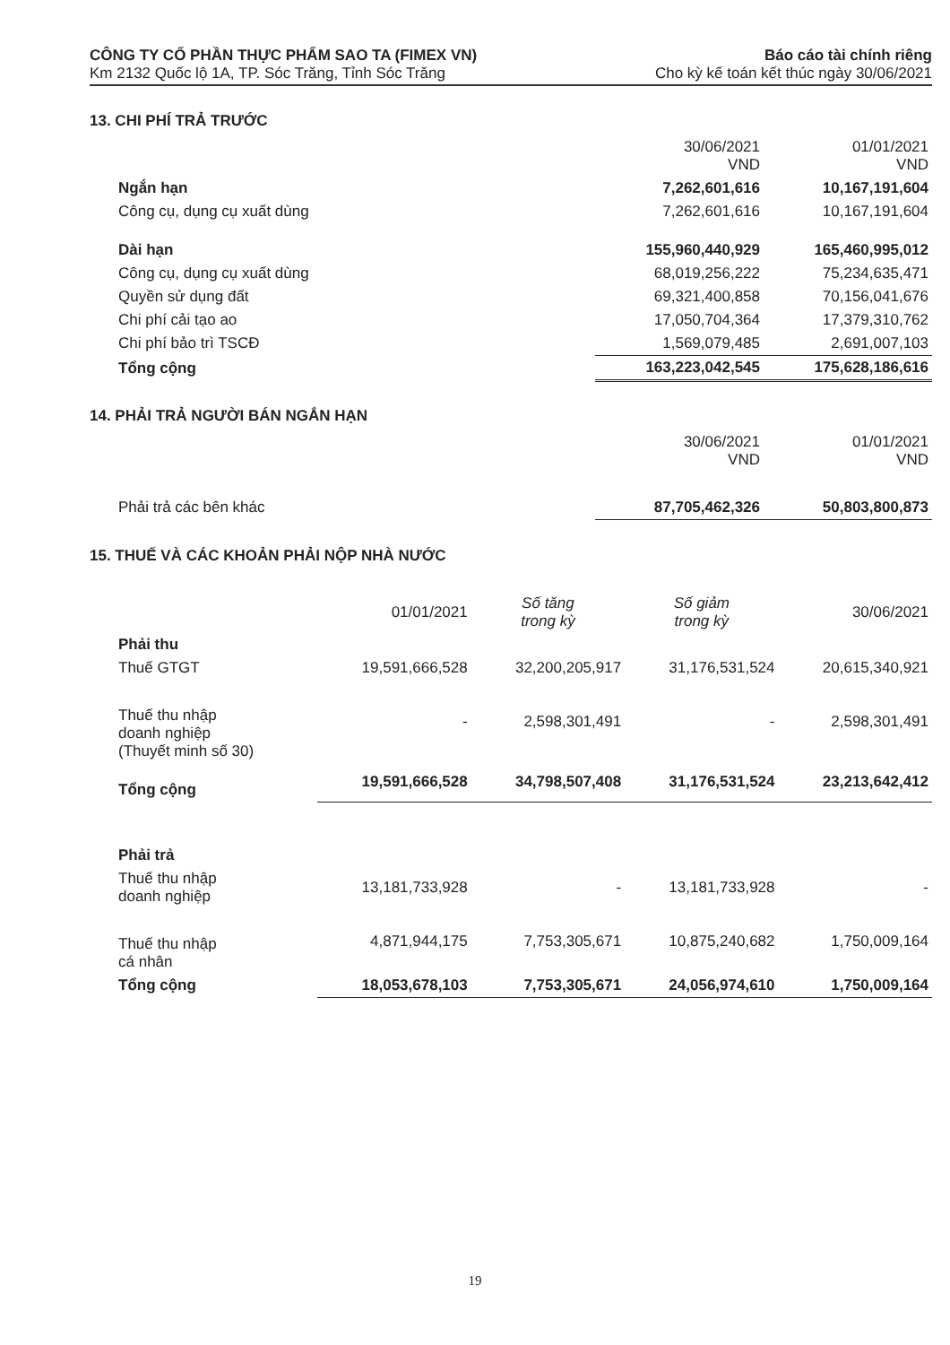CÔNG TY CỔ PHẦN THỰC PHẨM SAO TA (FIMEX VN) Báo cáo tài chính riêng
Km 2132 Quốc lộ 1A, TP. Sóc Trăng, Tỉnh Sóc Trăng Cho kỳ kế toán kết thúc ngày 30/06/2021
13. CHI PHÍ TRẢ TRƯỚC
| | 30/06/2021 VND | 01/01/2021 VND |
| --- | --- | --- |
| Ngắn hạn | 7,262,601,616 | 10,167,191,604 |
| Công cụ, dụng cụ xuất dùng | 7,262,601,616 | 10,167,191,604 |
| Dài hạn | 155,960,440,929 | 165,460,995,012 |
| Công cụ, dụng cụ xuất dùng | 68,019,256,222 | 75,234,635,471 |
| Quyền sử dụng đất | 69,321,400,858 | 70,156,041,676 |
| Chi phí cải tạo ao | 17,050,704,364 | 17,379,310,762 |
| Chi phí bảo trì TSCĐ | 1,569,079,485 | 2,691,007,103 |
| Tổng cộng | 163,223,042,545 | 175,628,186,616 |
14. PHẢI TRẢ NGƯỜI BÁN NGẮN HẠN
| | 30/06/2021 VND | 01/01/2021 VND |
| --- | --- | --- |
| Phải trả các bên khác | 87,705,462,326 | 50,803,800,873 |
15. THUẾ VÀ CÁC KHOẢN PHẢI NỘP NHÀ NƯỚC
| | 01/01/2021 | Số tăng trong kỳ | Số giảm trong kỳ | 30/06/2021 |
| --- | --- | --- | --- | --- |
| Phải thu | | | | |
| Thuế GTGT | 19,591,666,528 | 32,200,205,917 | 31,176,531,524 | 20,615,340,921 |
| Thuế thu nhập doanh nghiệp (Thuyết minh số 30) | - | 2,598,301,491 | - | 2,598,301,491 |
| Tổng cộng | 19,591,666,528 | 34,798,507,408 | 31,176,531,524 | 23,213,642,412 |
| Phải trả | | | | |
| Thuế thu nhập doanh nghiệp | 13,181,733,928 | - | 13,181,733,928 | - |
| Thuế thu nhập cá nhân | 4,871,944,175 | 7,753,305,671 | 10,875,240,682 | 1,750,009,164 |
| Tổng cộng | 18,053,678,103 | 7,753,305,671 | 24,056,974,610 | 1,750,009,164 |
19